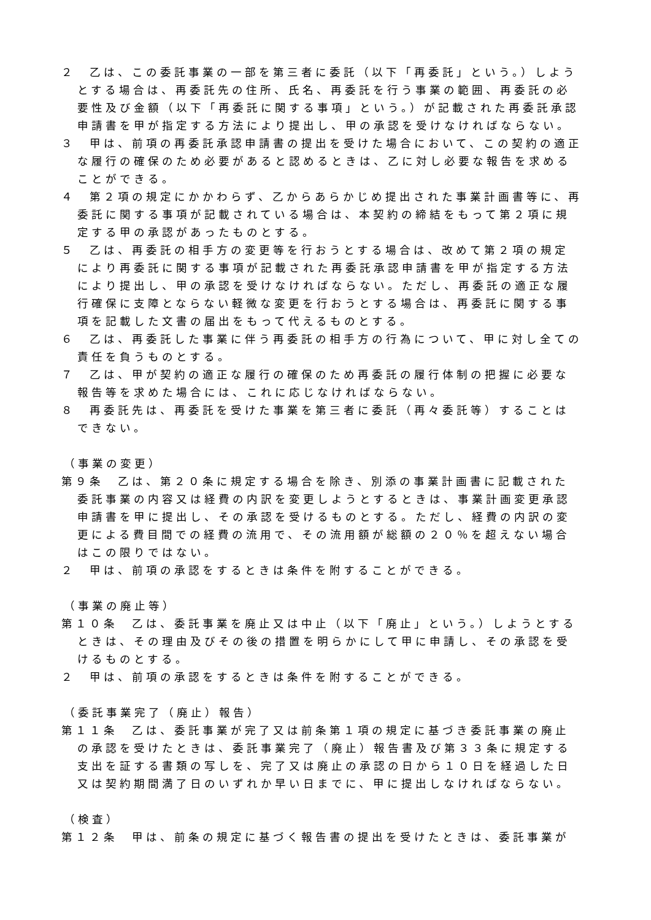２　乙は、この委託事業の一部を第三者に委託（以下「再委託」という。）しようとする場合は、再委託先の住所、氏名、再委託を行う事業の範囲、再委託の必要性及び金額（以下「再委託に関する事項」という。）が記載された再委託承認申請書を甲が指定する方法により提出し、甲の承認を受けなければならない。
３　甲は、前項の再委託承認申請書の提出を受けた場合において、この契約の適正な履行の確保のため必要があると認めるときは、乙に対し必要な報告を求めることができる。
４　第２項の規定にかかわらず、乙からあらかじめ提出された事業計画書等に、再委託に関する事項が記載されている場合は、本契約の締結をもって第２項に規定する甲の承認があったものとする。
５　乙は、再委託の相手方の変更等を行おうとする場合は、改めて第２項の規定により再委託に関する事項が記載された再委託承認申請書を甲が指定する方法により提出し、甲の承認を受けなければならない。ただし、再委託の適正な履行確保に支障とならない軽微な変更を行おうとする場合は、再委託に関する事項を記載した文書の届出をもって代えるものとする。
６　乙は、再委託した事業に伴う再委託の相手方の行為について、甲に対し全ての責任を負うものとする。
７　乙は、甲が契約の適正な履行の確保のため再委託の履行体制の把握に必要な報告等を求めた場合には、これに応じなければならない。
８　再委託先は、再委託を受けた事業を第三者に委託（再々委託等）することはできない。
（事業の変更）
第９条　乙は、第２０条に規定する場合を除き、別添の事業計画書に記載された委託事業の内容又は経費の内訳を変更しようとするときは、事業計画変更承認申請書を甲に提出し、その承認を受けるものとする。ただし、経費の内訳の変更による費目間での経費の流用で、その流用額が総額の２０％を超えない場合はこの限りではない。
２　甲は、前項の承認をするときは条件を附することができる。
（事業の廃止等）
第１０条　乙は、委託事業を廃止又は中止（以下「廃止」という。）しようとするときは、その理由及びその後の措置を明らかにして甲に申請し、その承認を受けるものとする。
２　甲は、前項の承認をするときは条件を附することができる。
（委託事業完了（廃止）報告）
第１１条　乙は、委託事業が完了又は前条第１項の規定に基づき委託事業の廃止の承認を受けたときは、委託事業完了（廃止）報告書及び第３３条に規定する支出を証する書類の写しを、完了又は廃止の承認の日から１０日を経過した日又は契約期間満了日のいずれか早い日までに、甲に提出しなければならない。
（検査）
第１２条　甲は、前条の規定に基づく報告書の提出を受けたときは、委託事業が